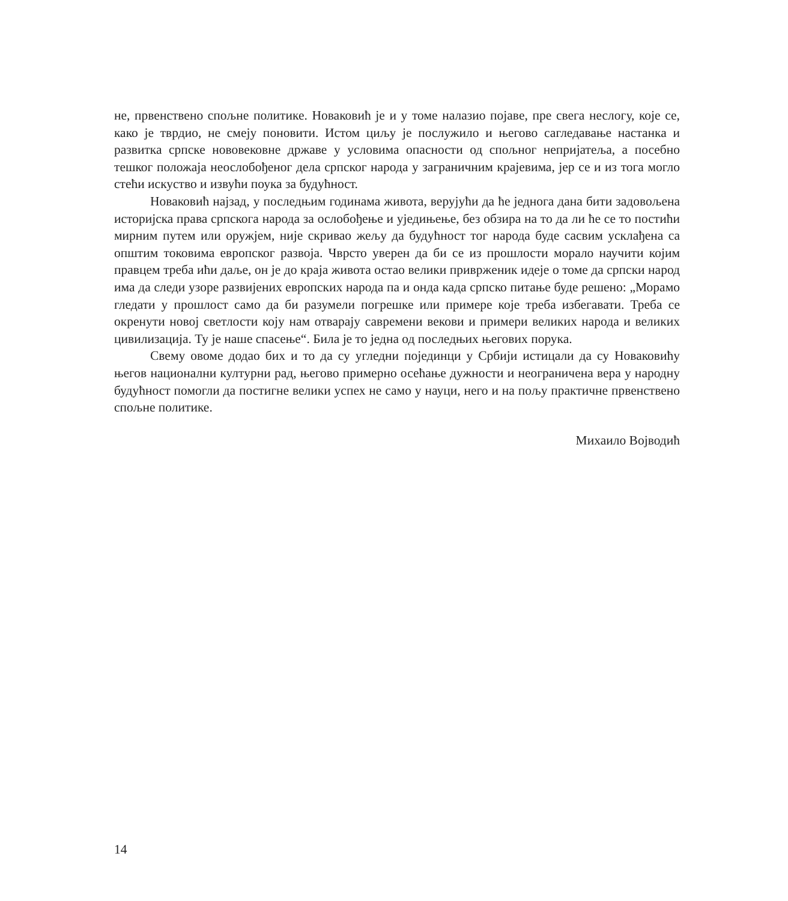не, првенствено спољне политике. Новаковић је и у томе налазио појаве, пре свега неслогу, које се, како је тврдио, не смеју поновити. Истом циљу је послужило и његово сагледавање настанка и развитка српске нововековне државе у условима опасности од спољног непријатеља, а посебно тешког положаја неослобођеног дела српског народа у заграничним крајевима, јер се и из тога могло стећи искуство и извући поука за будућност.
Новаковић најзад, у последњим годинама живота, верујући да ће једнога дана бити задовољена историјска права српскога народа за ослобођење и уједињење, без обзира на то да ли ће се то постићи мирним путем или оружјем, није скривао жељу да будућност тог народа буде сасвим усклађена са општим токовима европског развоја. Чврсто уверен да би се из прошлости морало научити којим правцем треба ићи даље, он је до краја живота остао велики привржeник идеје о томе да српски народ има да следи узоре развијених европских народа па и онда када српско питање буде решено: „Морамо гледати у прошлост само да би разумели погрешке или примере које треба избегавати. Треба се окренути новој светлости коју нам отварају савремени векови и примери великих народа и великих цивилизација. Ту је наше спасење“. Била је то једна од последњих његових порука.
Свему овоме додао бих и то да су угледни појединци у Србији истицали да су Новаковићу његов национални културни рад, његово примерно осећање дужности и неограничена вера у народну будућност помогли да постигне велики успех не само у науци, него и на пољу практичне првенствено спољне политике.
Михаило Војводић
14